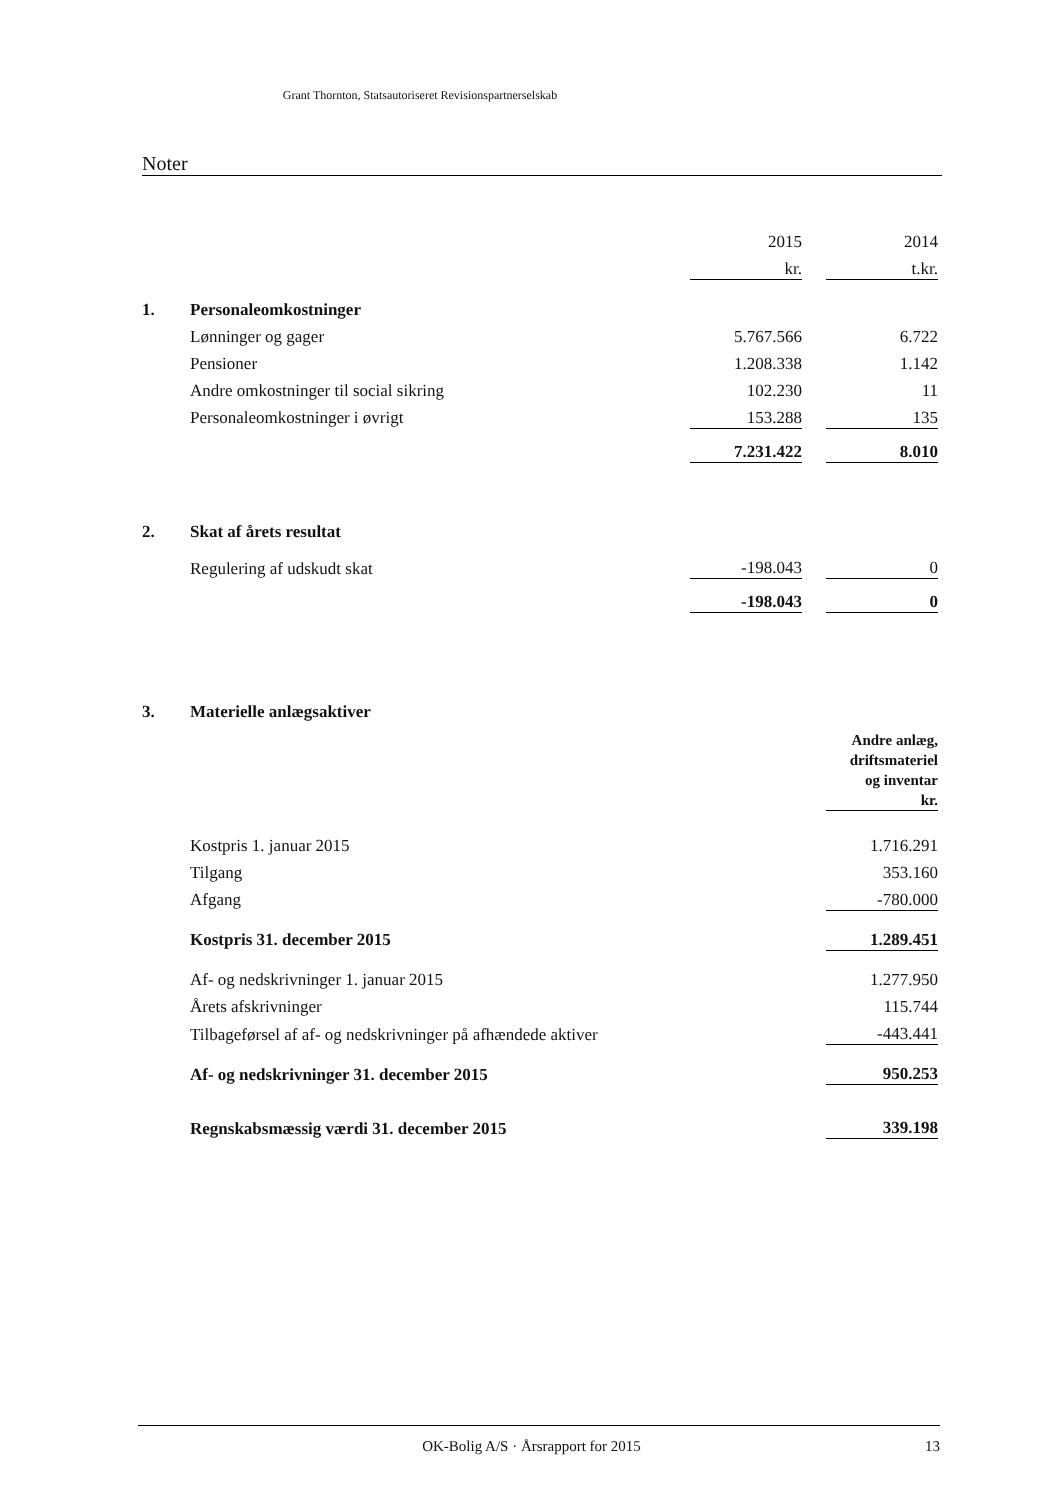Grant Thornton, Statsautoriseret Revisionspartnerselskab
Noter
| | | 2015 | | 2014 |
| | | kr. | | t.kr. |
| 1. | Personaleomkostninger | | | |
| | Lønninger og gager | 5.767.566 | | 6.722 |
| | Pensioner | 1.208.338 | | 1.142 |
| | Andre omkostninger til social sikring | 102.230 | | 11 |
| | Personaleomkostninger i øvrigt | 153.288 | | 135 |
| | | 7.231.422 | | 8.010 |
| 2. | Skat af årets resultat | | | |
| | Regulering af udskudt skat | -198.043 | | 0 |
| | | -198.043 | | 0 |
| 3. | Materielle anlægsaktiver | |
| | | Andre anlæg, driftsmateriel og inventar kr. |
| | Kostpris 1. januar 2015 | 1.716.291 |
| | Tilgang | 353.160 |
| | Afgang | -780.000 |
| | Kostpris 31. december 2015 | 1.289.451 |
| | Af- og nedskrivninger 1. januar 2015 | 1.277.950 |
| | Årets afskrivninger | 115.744 |
| | Tilbageførsel af af- og nedskrivninger på afhændede aktiver | -443.441 |
| | Af- og nedskrivninger 31. december 2015 | 950.253 |
| | Regnskabsmæssig værdi 31. december 2015 | 339.198 |
OK-Bolig A/S · Årsrapport for 2015 13